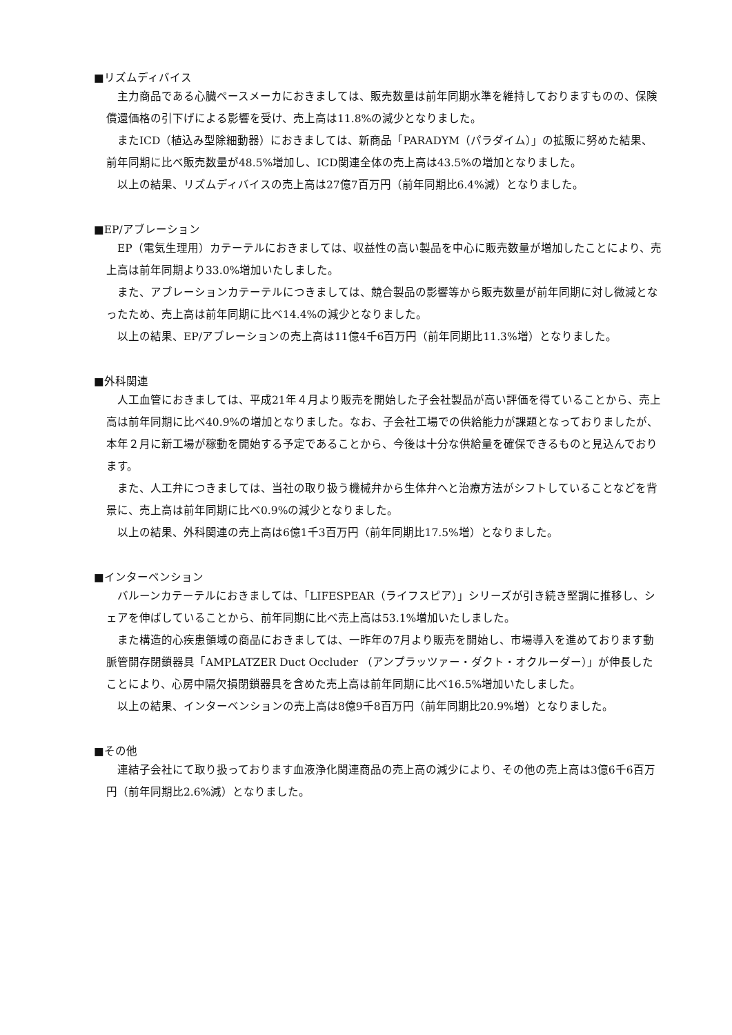■リズムディバイス
主力商品である心臓ペースメーカにおきましては、販売数量は前年同期水準を維持しておりますものの、保険償還価格の引下げによる影響を受け、売上高は11.8%の減少となりました。
またICD（植込み型除細動器）におきましては、新商品「PARADYM（パラダイム）」の拡販に努めた結果、前年同期に比べ販売数量が48.5%増加し、ICD関連全体の売上高は43.5%の増加となりました。
以上の結果、リズムディバイスの売上高は27億7百万円（前年同期比6.4%減）となりました。
■EP/アブレーション
EP（電気生理用）カテーテルにおきましては、収益性の高い製品を中心に販売数量が増加したことにより、売上高は前年同期より33.0%増加いたしました。
また、アブレーションカテーテルにつきましては、競合製品の影響等から販売数量が前年同期に対し微減となったため、売上高は前年同期に比べ14.4%の減少となりました。
以上の結果、EP/アブレーションの売上高は11億4千6百万円（前年同期比11.3%増）となりました。
■外科関連
人工血管におきましては、平成21年４月より販売を開始した子会社製品が高い評価を得ていることから、売上高は前年同期に比べ40.9%の増加となりました。なお、子会社工場での供給能力が課題となっておりましたが、本年２月に新工場が稼動を開始する予定であることから、今後は十分な供給量を確保できるものと見込んでおります。
また、人工弁につきましては、当社の取り扱う機械弁から生体弁へと治療方法がシフトしていることなどを背景に、売上高は前年同期に比べ0.9%の減少となりました。
以上の結果、外科関連の売上高は6億1千3百万円（前年同期比17.5%増）となりました。
■インターベンション
バルーンカテーテルにおきましては、「LIFESPEAR（ライフスピア）」シリーズが引き続き堅調に推移し、シェアを伸ばしていることから、前年同期に比べ売上高は53.1%増加いたしました。
また構造的心疾患領域の商品におきましては、一昨年の7月より販売を開始し、市場導入を進めております動脈管開存閉鎖器具「AMPLATZER Duct Occluder （アンプラッツァー・ダクト・オクルーダー）」が伸長したことにより、心房中隔欠損閉鎖器具を含めた売上高は前年同期に比べ16.5%増加いたしました。
以上の結果、インターベンションの売上高は8億9千8百万円（前年同期比20.9%増）となりました。
■その他
連結子会社にて取り扱っております血液浄化関連商品の売上高の減少により、その他の売上高は3億6千6百万円（前年同期比2.6%減）となりました。